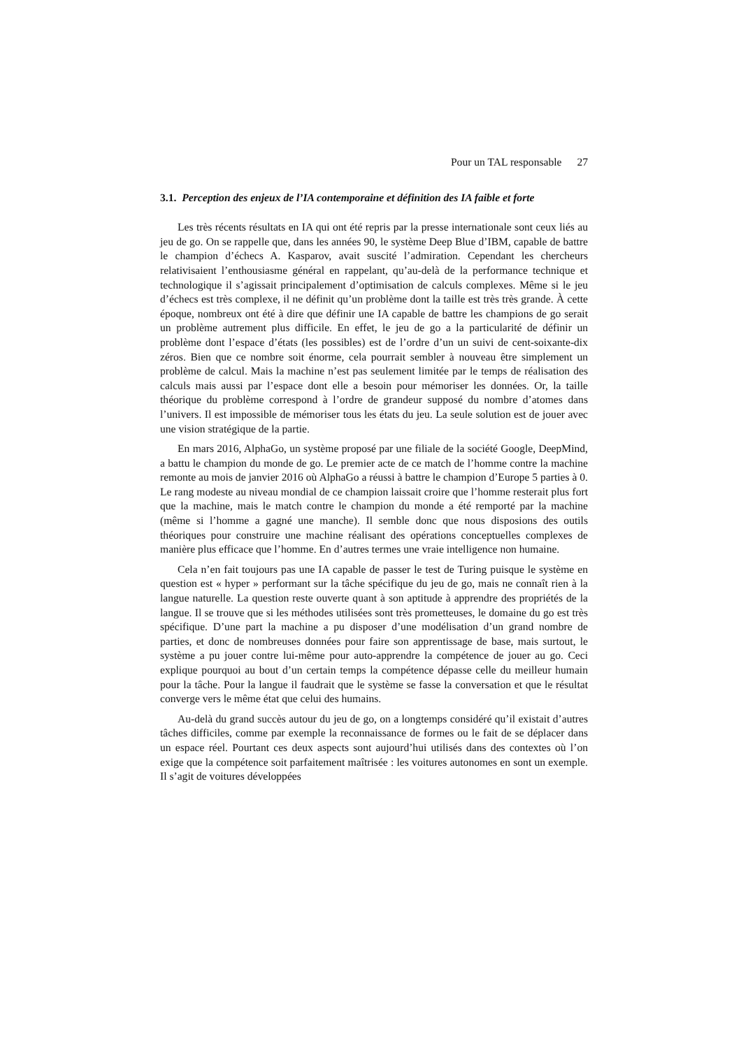Pour un TAL responsable 27
3.1. Perception des enjeux de l’IA contemporaine et définition des IA faible et forte
Les très récents résultats en IA qui ont été repris par la presse internationale sont ceux liés au jeu de go. On se rappelle que, dans les années 90, le système Deep Blue d’IBM, capable de battre le champion d’échecs A. Kasparov, avait suscité l’admiration. Cependant les chercheurs relativisaient l’enthousiasme général en rappelant, qu’au-delà de la performance technique et technologique il s’agissait principalement d’optimisation de calculs complexes. Même si le jeu d’échecs est très complexe, il ne définit qu’un problème dont la taille est très très grande. À cette époque, nombreux ont été à dire que définir une IA capable de battre les champions de go serait un problème autrement plus difficile. En effet, le jeu de go a la particularité de définir un problème dont l’espace d’états (les possibles) est de l’ordre d’un un suivi de cent-soixante-dix zéros. Bien que ce nombre soit énorme, cela pourrait sembler à nouveau être simplement un problème de calcul. Mais la machine n’est pas seulement limitée par le temps de réalisation des calculs mais aussi par l’espace dont elle a besoin pour mémoriser les données. Or, la taille théorique du problème correspond à l’ordre de grandeur supposé du nombre d’atomes dans l’univers. Il est impossible de mémoriser tous les états du jeu. La seule solution est de jouer avec une vision stratégique de la partie.
En mars 2016, AlphaGo, un système proposé par une filiale de la société Google, DeepMind, a battu le champion du monde de go. Le premier acte de ce match de l’homme contre la machine remonte au mois de janvier 2016 où AlphaGo a réussi à battre le champion d’Europe 5 parties à 0. Le rang modeste au niveau mondial de ce champion laissait croire que l’homme resterait plus fort que la machine, mais le match contre le champion du monde a été remporté par la machine (même si l’homme a gagné une manche). Il semble donc que nous disposions des outils théoriques pour construire une machine réalisant des opérations conceptuelles complexes de manière plus efficace que l’homme. En d’autres termes une vraie intelligence non humaine.
Cela n’en fait toujours pas une IA capable de passer le test de Turing puisque le système en question est « hyper » performant sur la tâche spécifique du jeu de go, mais ne connaît rien à la langue naturelle. La question reste ouverte quant à son aptitude à apprendre des propriétés de la langue. Il se trouve que si les méthodes utilisées sont très prometteuses, le domaine du go est très spécifique. D’une part la machine a pu disposer d’une modélisation d’un grand nombre de parties, et donc de nombreuses données pour faire son apprentissage de base, mais surtout, le système a pu jouer contre lui-même pour auto-apprendre la compétence de jouer au go. Ceci explique pourquoi au bout d’un certain temps la compétence dépasse celle du meilleur humain pour la tâche. Pour la langue il faudrait que le système se fasse la conversation et que le résultat converge vers le même état que celui des humains.
Au-delà du grand succès autour du jeu de go, on a longtemps considéré qu’il existait d’autres tâches difficiles, comme par exemple la reconnaissance de formes ou le fait de se déplacer dans un espace réel. Pourtant ces deux aspects sont aujourd’hui utilisés dans des contextes où l’on exige que la compétence soit parfaitement maîtrisée : les voitures autonomes en sont un exemple. Il s’agit de voitures développées